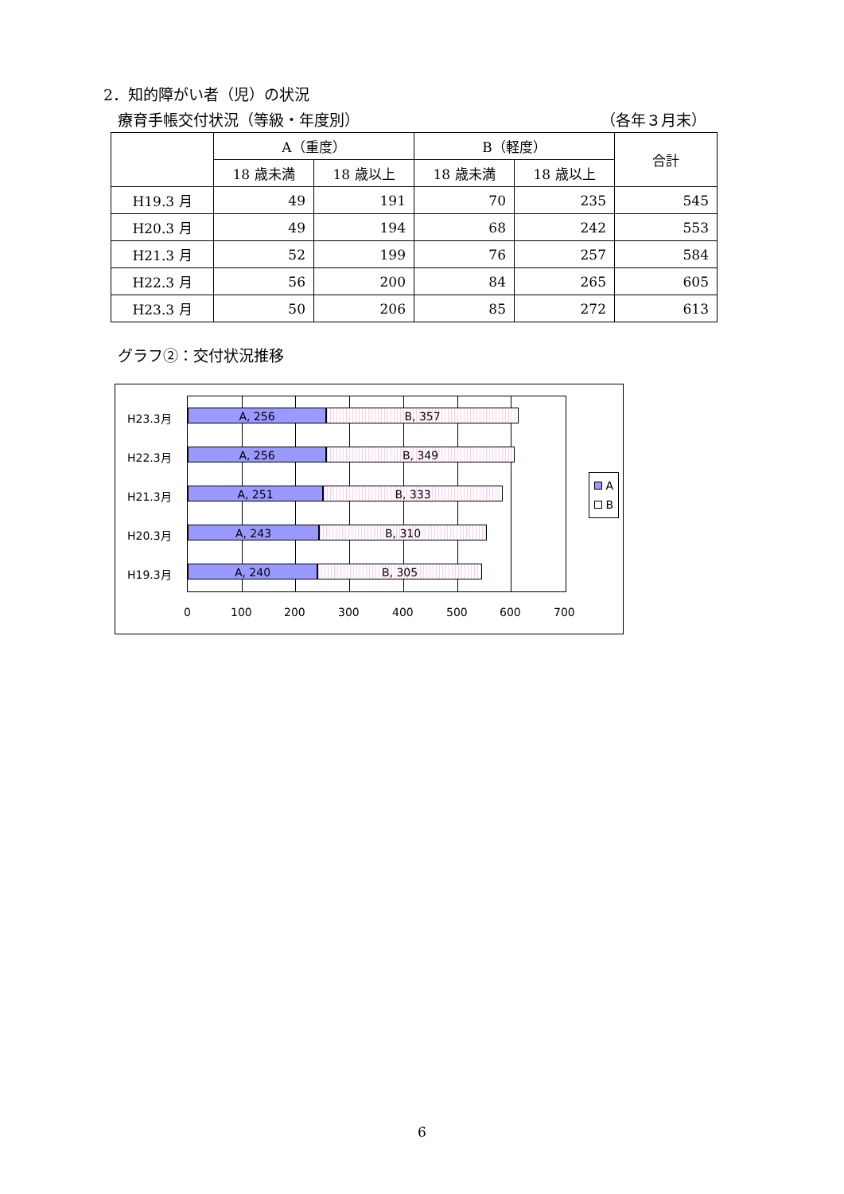2．知的障がい者（児）の状況
療育手帳交付状況（等級・年度別） （各年３月末）
| | A（重度） | | B（軽度） | | 合計 |
| --- | --- | --- | --- | --- | --- |
| | 18 歳未満 | 18 歳以上 | 18 歳未満 | 18 歳以上 | |
| H19.3 月 | 49 | 191 | 70 | 235 | 545 |
| H20.3 月 | 49 | 194 | 68 | 242 | 553 |
| H21.3 月 | 52 | 199 | 76 | 257 | 584 |
| H22.3 月 | 56 | 200 | 84 | 265 | 605 |
| H23.3 月 | 50 | 206 | 85 | 272 | 613 |
グラフ②：交付状況推移
A, 256 B, 357
A, 256 B, 349
A, 251 B, 333
A, 243 B, 310
A, 240 B, 305
H23.3月
H22.3月
H21.3月
H20.3月
H19.3月
0 100 200 300 400 500 600 700
A
B
6